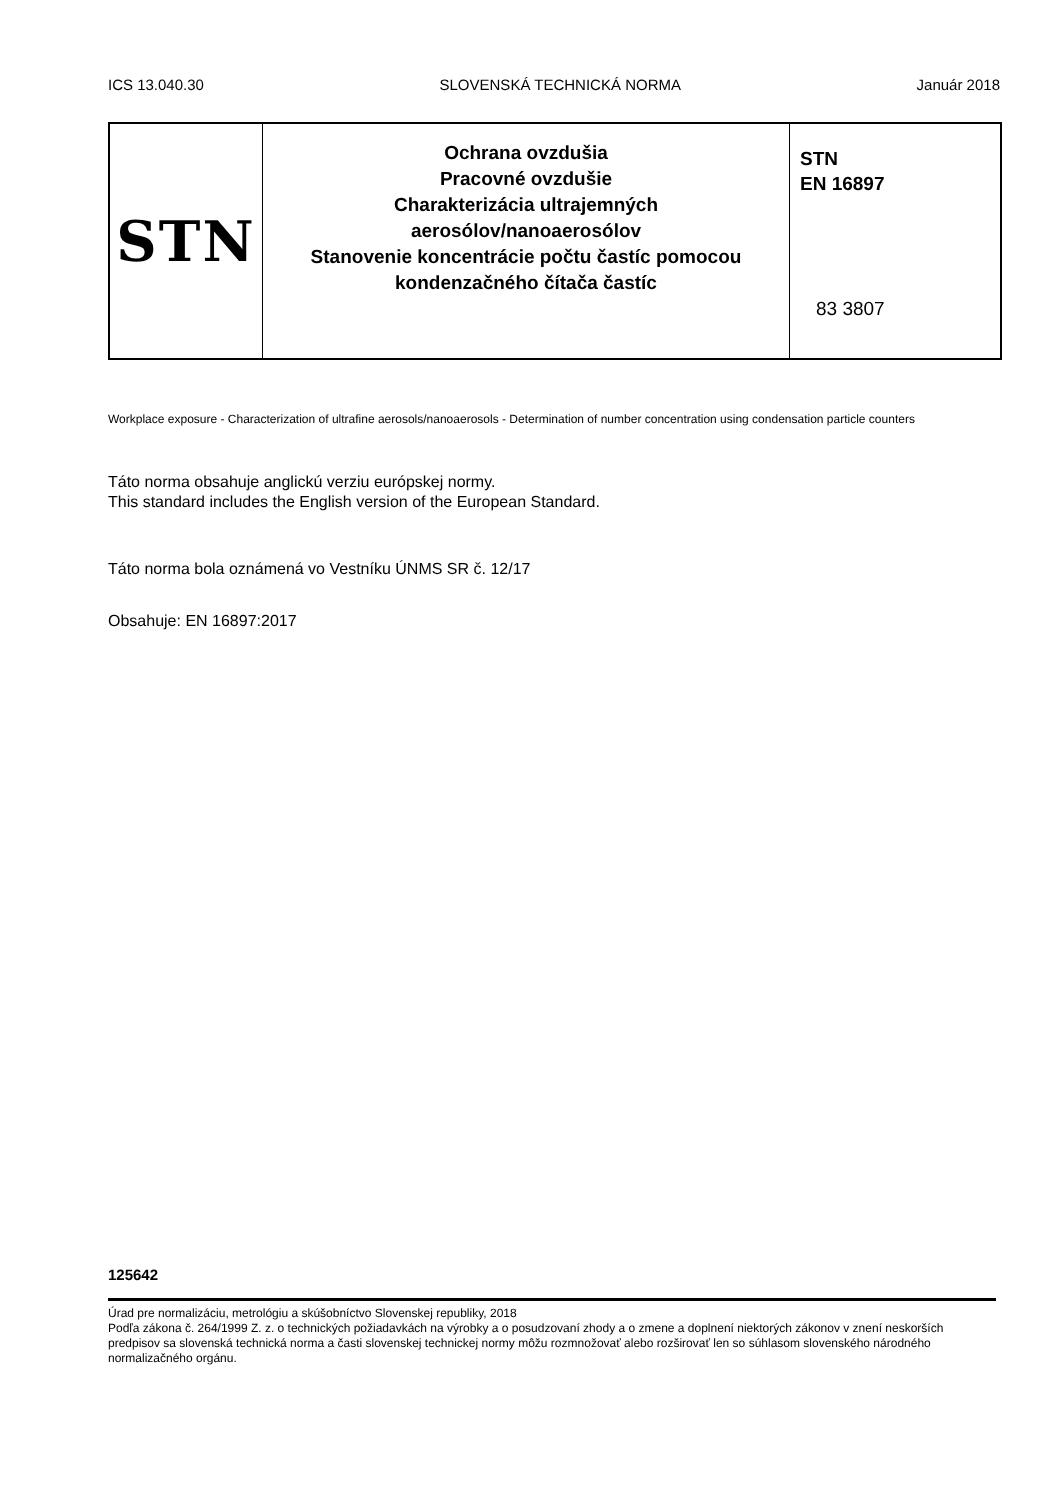ICS 13.040.30 SLOVENSKÁ TECHNICKÁ NORMA Január 2018
STN
Ochrana ovzdušia
Pracovné ovzdušie
Charakterizácia ultrajemných
aerosólov/nanoaerosólov
Stanovenie koncentrácie počtu častíc pomocou
kondenzačného čítača častíc
STN
EN 16897
83 3807
Workplace exposure - Characterization of ultrafine aerosols/nanoaerosols - Determination of number concentration using condensation particle counters
Táto norma obsahuje anglickú verziu európskej normy.
This standard includes the English version of the European Standard.
Táto norma bola oznámená vo Vestníku ÚNMS SR č. 12/17
Obsahuje: EN 16897:2017
125642
Úrad pre normalizáciu, metrológiu a skúšobníctvo Slovenskej republiky, 2018
Podľa zákona č. 264/1999 Z. z. o technických požiadavkách na výrobky a o posudzovaní zhody a o zmene a doplnení niektorých zákonov v znení neskorších predpisov sa slovenská technická norma a časti slovenskej technickej normy môžu rozmnožovať alebo rozširovať len so súhlasom slovenského národného normalizačného orgánu.